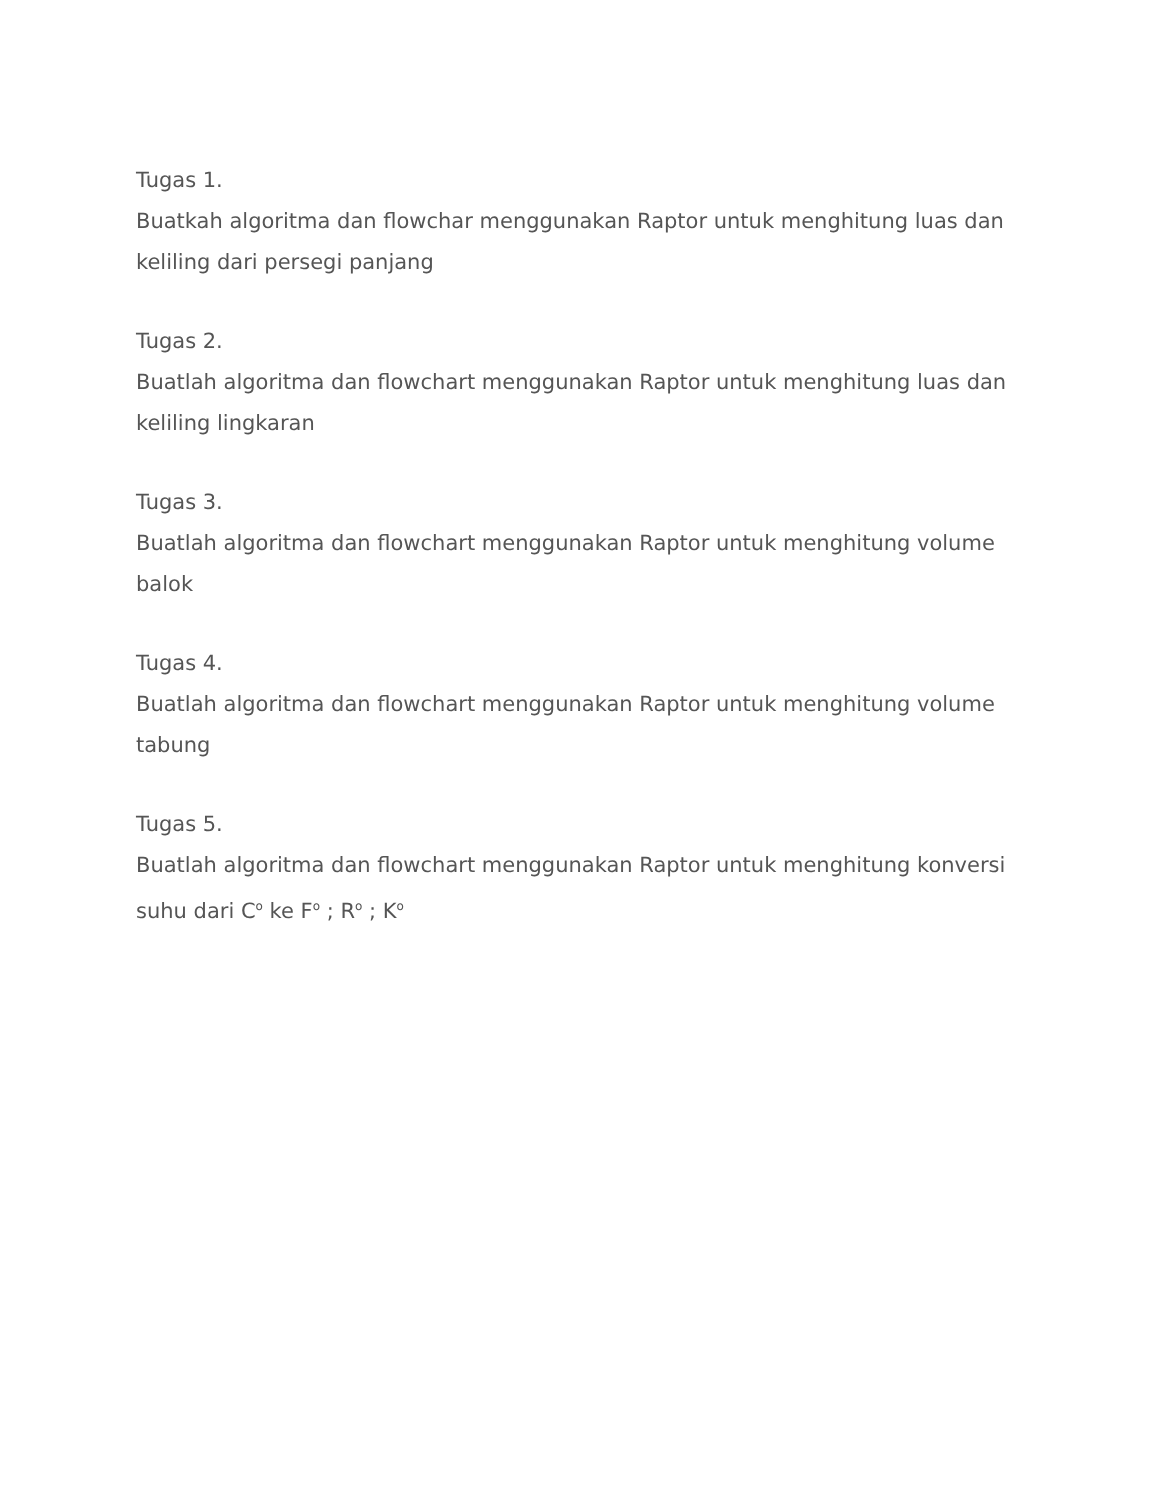Tugas 1.
Buatkah algoritma dan flowchar menggunakan Raptor untuk menghitung luas dan keliling dari persegi panjang
Tugas 2.
Buatlah algoritma dan flowchart menggunakan Raptor untuk menghitung luas dan keliling lingkaran
Tugas 3.
Buatlah algoritma dan flowchart menggunakan Raptor untuk menghitung volume balok
Tugas 4.
Buatlah algoritma dan flowchart menggunakan Raptor untuk menghitung volume tabung
Tugas 5.
Buatlah algoritma dan flowchart menggunakan Raptor untuk menghitung konversi suhu dari C<sup>o</sup> ke F<sup>o</sup> ; R<sup>o</sup> ; K<sup>o</sup>